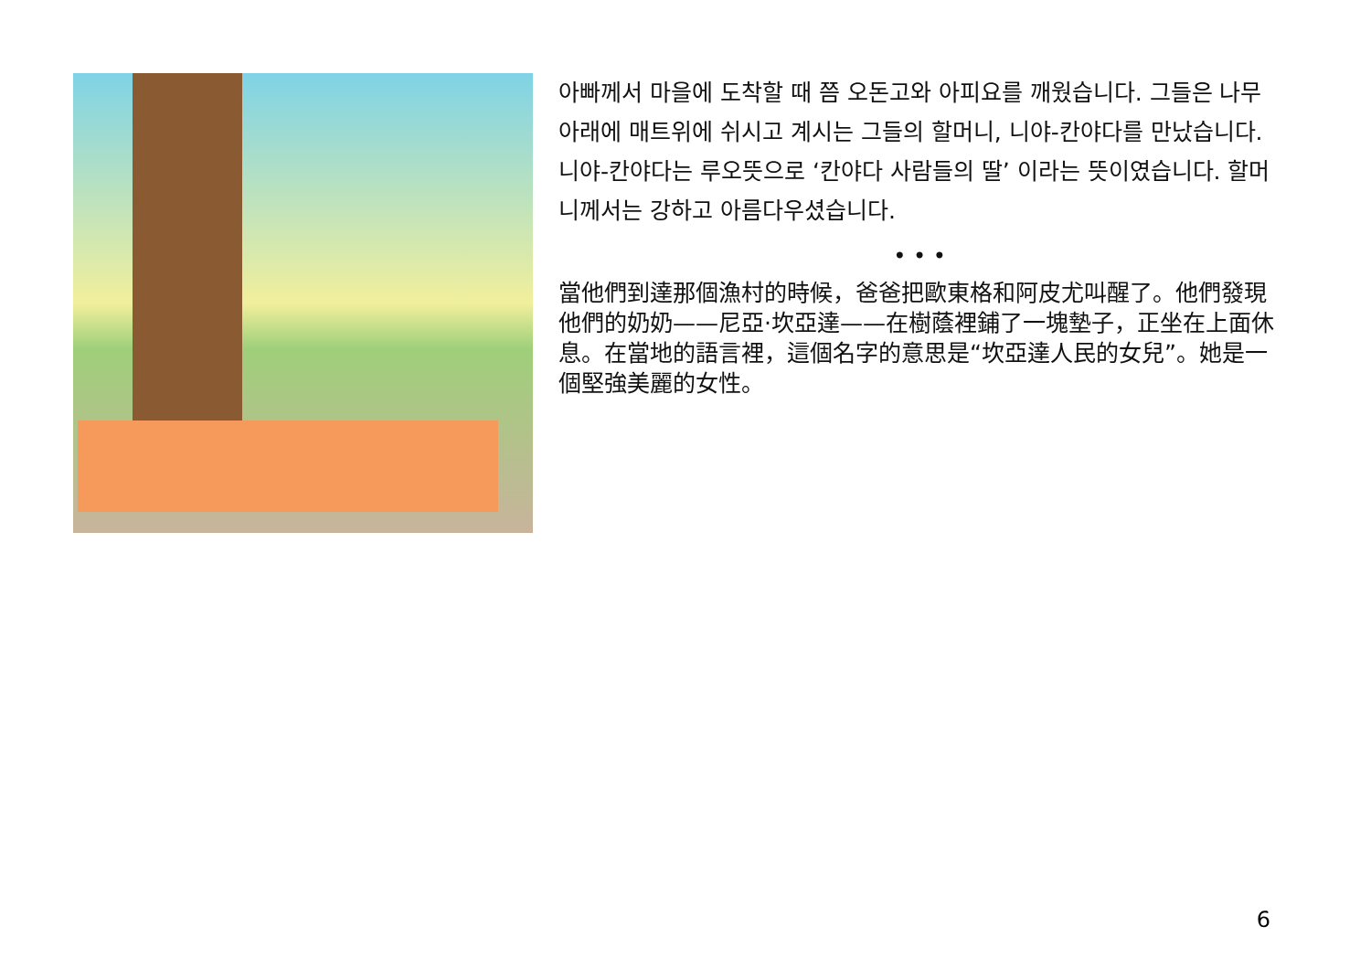아빠께서 마을에 도착할 때 쯤 오돈고와 아피요를 깨웠습니다. 그들은 나무아래에 매트위에 쉬시고 계시는 그들의 할머니, 니야-칸야다를 만났습니다. 니야-칸야다는 루오뜻으로 ‘칸야다 사람들의 딸’ 이라는 뜻이였습니다. 할머니께서는 강하고 아름다우셨습니다.
• • •
當他們到達那個漁村的時候，爸爸把歐東格和阿皮尤叫醒了。他們發現他們的奶奶——尼亞·坎亞達——在樹蔭裡鋪了一塊墊子，正坐在上面休息。在當地的語言裡，這個名字的意思是“坎亞達人民的女兒”。她是一個堅強美麗的女性。
6